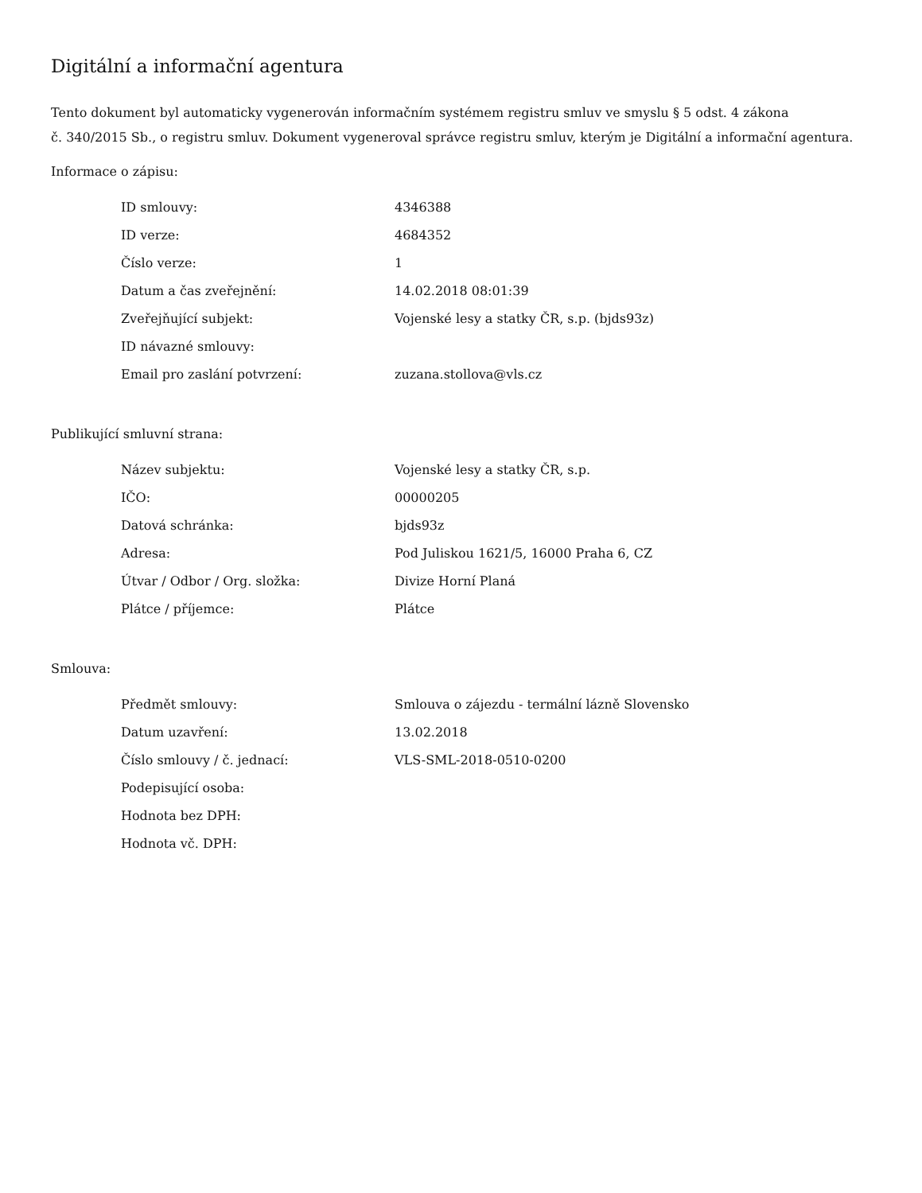Digitální a informační agentura
Tento dokument byl automaticky vygenerován informačním systémem registru smluv ve smyslu § 5 odst. 4 zákona
č. 340/2015 Sb., o registru smluv. Dokument vygeneroval správce registru smluv, kterým je Digitální a informační agentura.
Informace o zápisu:
| ID smlouvy: | 4346388 |
| ID verze: | 4684352 |
| Číslo verze: | 1 |
| Datum a čas zveřejnění: | 14.02.2018 08:01:39 |
| Zveřejňující subjekt: | Vojenské lesy a statky ČR, s.p. (bjds93z) |
| ID návazné smlouvy: | |
| Email pro zaslání potvrzení: | zuzana.stollova@vls.cz |
Publikující smluvní strana:
| Název subjektu: | Vojenské lesy a statky ČR, s.p. |
| IČO: | 00000205 |
| Datová schránka: | bjds93z |
| Adresa: | Pod Juliskou 1621/5, 16000 Praha 6, CZ |
| Útvar / Odbor / Org. složka: | Divize Horní Planá |
| Plátce / příjemce: | Plátce |
Smlouva:
| Předmět smlouvy: | Smlouva o zájezdu - termální lázně Slovensko |
| Datum uzavření: | 13.02.2018 |
| Číslo smlouvy / č. jednací: | VLS-SML-2018-0510-0200 |
| Podepisující osoba: | |
| Hodnota bez DPH: | |
| Hodnota vč. DPH: | |